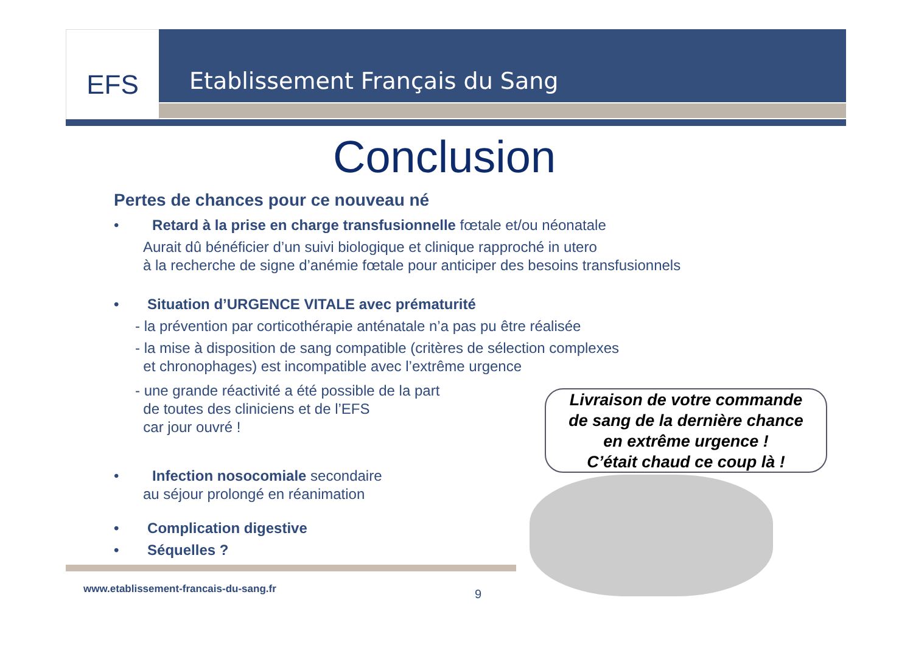EFS Etablissement Français du Sang
Conclusion
Pertes de chances pour ce nouveau né
• Retard à la prise en charge transfusionnelle fœtale et/ou néonatale
Aurait dû bénéficier d’un suivi biologique et clinique rapproché in utero
à la recherche de signe d’anémie fœtale pour anticiper des besoins transfusionnels
• Situation d’URGENCE VITALE avec prématurité
- la prévention par corticothérapie anténatale n’a pas pu être réalisée
- la mise à disposition de sang compatible (critères de sélection complexes
et chronophages) est incompatible avec l’extrême urgence
- une grande réactivité a été possible de la part
de toutes des cliniciens et de l’EFS
car jour ouvré !
• Infection nosocomiale secondaire
au séjour prolongé en réanimation
• Complication digestive
• Séquelles ?
Livraison de votre commande
de sang de la dernière chance
en extrême urgence !
C’était chaud ce coup là !
www.etablissement-francais-du-sang.fr
9